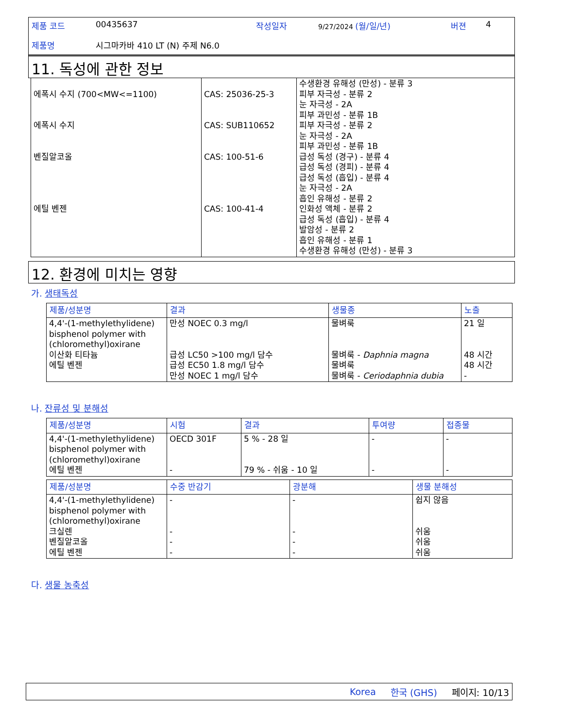제품 코드 00435637 작성일자 9/27/2024 (월/일/년) 버젼 4
제품명 시그마카바 410 LT (N) 주제 N6.0
11. 독성에 관한 정보
| 에폭시 수지 (700<MW<=1100) 에폭시 수지 벤질알코올 에틸 벤젠 | CAS: 25036-25-3 CAS: SUB110652 CAS: 100-51-6 CAS: 100-41-4 | 수생환경 유해성 (만성) - 분류 3 피부 자극성 - 분류 2 눈 자극성 - 2A 피부 과민성 - 분류 1B 피부 자극성 - 분류 2 눈 자극성 - 2A 피부 과민성 - 분류 1B 급성 독성 (경구) - 분류 4 급성 독성 (경피) - 분류 4 급성 독성 (흡입) - 분류 4 눈 자극성 - 2A 흡인 유해성 - 분류 2 인화성 액체 - 분류 2 급성 독성 (흡입) - 분류 4 발암성 - 분류 2 흡인 유해성 - 분류 1 수생환경 유해성 (만성) - 분류 3 |
12. 환경에 미치는 영향
가. 생태독성
| 제품/성분명 | 결과 | 생물종 | 노출 |
| --- | --- | --- | --- |
| 4,4'-(1-methylethylidene) bisphenol polymer with (chloromethyl)oxirane 이산화 티타늄 에틸 벤젠 | 만성 NOEC 0.3 mg/l 급성 LC50 >100 mg/l 담수 급성 EC50 1.8 mg/l 담수 만성 NOEC 1 mg/l 담수 | 물벼룩 물벼룩 - Daphnia magna 물벼룩 물벼룩 - Ceriodaphnia dubia | 21 일 48 시간 48 시간 - |
나. 잔류성 및 분해성
| 제품/성분명 | 시험 | 결과 | 투여량 | 접종물 |
| --- | --- | --- | --- | --- |
| 4,4'-(1-methylethylidene) bisphenol polymer with (chloromethyl)oxirane 에틸 벤젠 | OECD 301F - | 5 % - 28 일 79 % - 쉬움 - 10 일 | - - | - - |
| 제품/성분명 | 수중 반감기 | 광분해 | 생물 분해성 |
| --- | --- | --- | --- |
| 4,4'-(1-methylethylidene) bisphenol polymer with (chloromethyl)oxirane 크실렌 벤질알코올 에틸 벤젠 | - - - - | - - - - | 쉽지 않음 쉬움 쉬움 쉬움 |
다. 생물 농축성
Korea 한국 (GHS) 페이지: 10/13